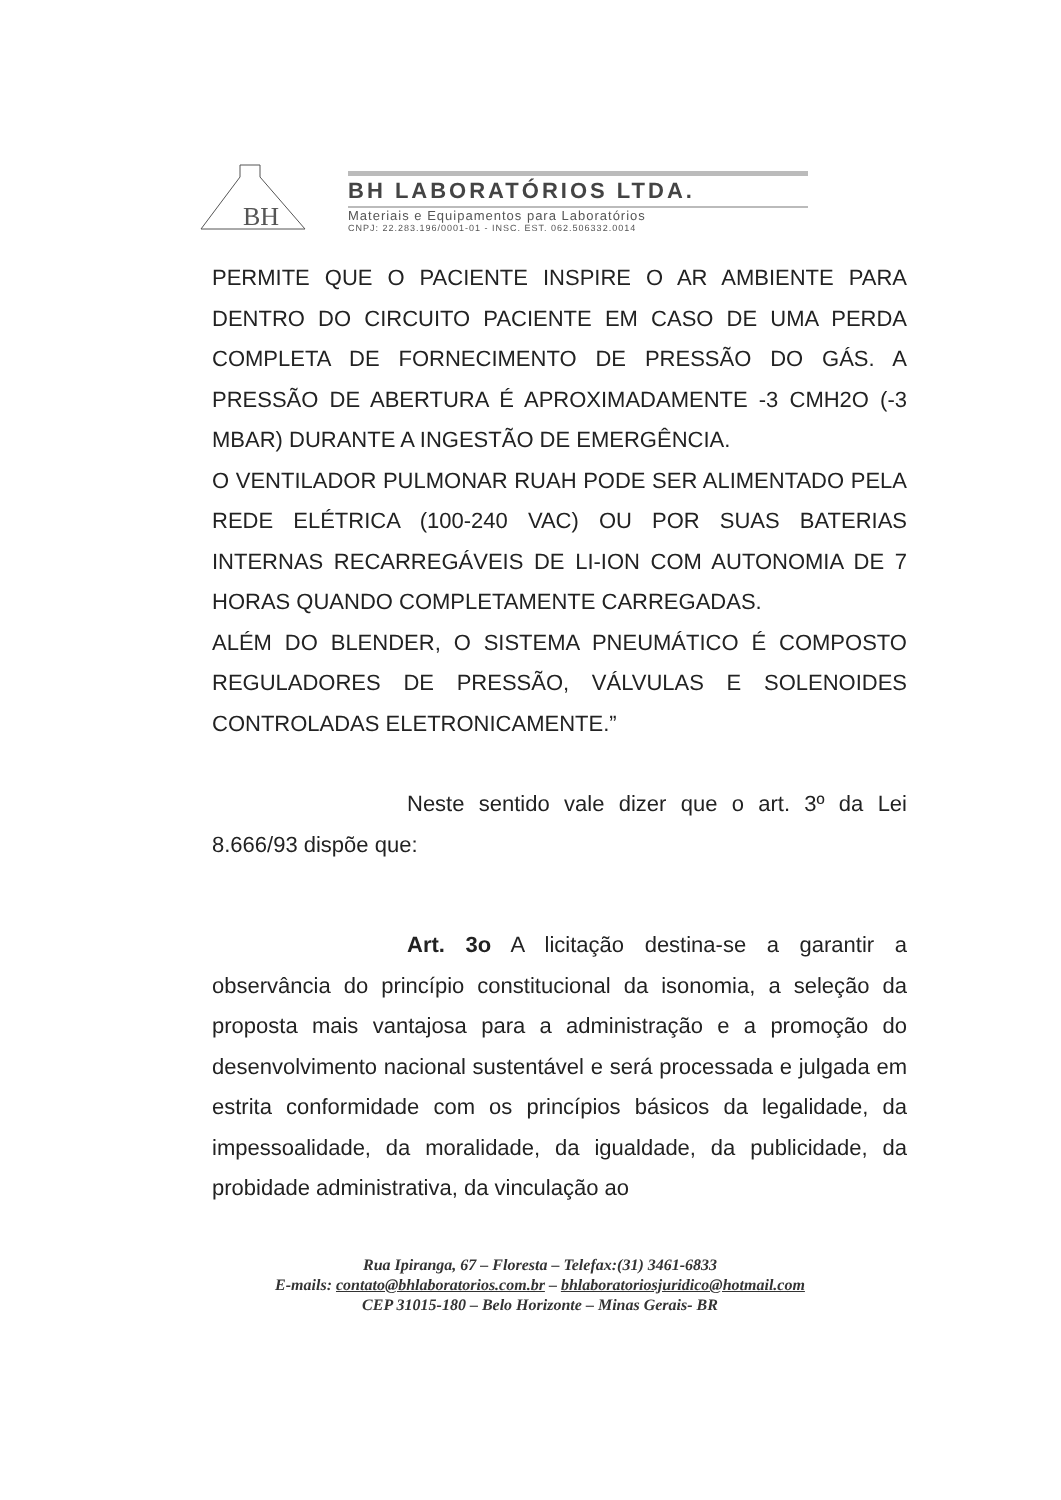BH
BH LABORATÓRIOS LTDA.
Materiais e Equipamentos para Laboratórios
CNPJ: 22.283.196/0001-01 - INSC. EST. 062.506332.0014
PERMITE QUE O PACIENTE INSPIRE O AR AMBIENTE PARA DENTRO DO CIRCUITO PACIENTE EM CASO DE UMA PERDA COMPLETA DE FORNECIMENTO DE PRESSÃO DO GÁS. A PRESSÃO DE ABERTURA É APROXIMADAMENTE -3 CMH2O (-3 MBAR) DURANTE A INGESTÃO DE EMERGÊNCIA.
O VENTILADOR PULMONAR RUAH PODE SER ALIMENTADO PELA REDE ELÉTRICA (100-240 VAC) OU POR SUAS BATERIAS INTERNAS RECARREGÁVEIS DE LI-ION COM AUTONOMIA DE 7 HORAS QUANDO COMPLETAMENTE CARREGADAS.
ALÉM DO BLENDER, O SISTEMA PNEUMÁTICO É COMPOSTO REGULADORES DE PRESSÃO, VÁLVULAS E SOLENOIDES CONTROLADAS ELETRONICAMENTE.”
Neste sentido vale dizer que o art. 3º da Lei 8.666/93 dispõe que:
Art. 3o A licitação destina-se a garantir a observância do princípio constitucional da isonomia, a seleção da proposta mais vantajosa para a administração e a promoção do desenvolvimento nacional sustentável e será processada e julgada em estrita conformidade com os princípios básicos da legalidade, da impessoalidade, da moralidade, da igualdade, da publicidade, da probidade administrativa, da vinculação ao
Rua Ipiranga, 67 – Floresta – Telefax:(31) 3461-6833
E-mails: contato@bhlaboratorios.com.br – bhlaboratoriosjuridico@hotmail.com
CEP 31015-180 – Belo Horizonte – Minas Gerais- BR